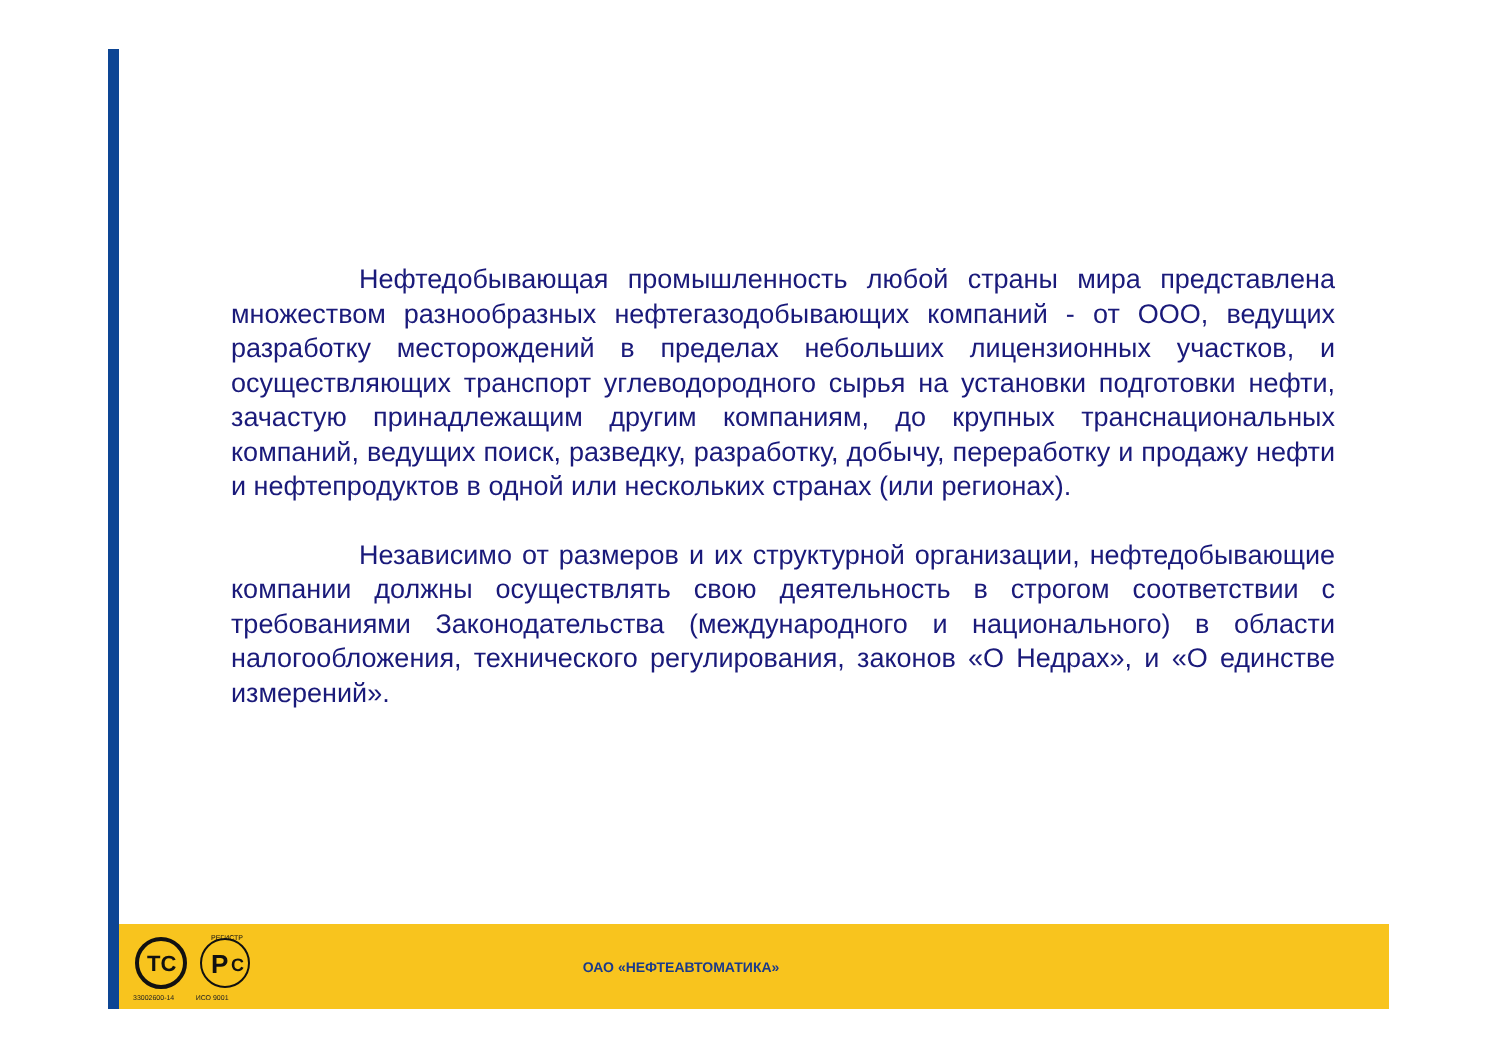Нефтедобывающая промышленность любой страны мира представлена множеством разнообразных нефтегазодобывающих компаний - от ООО, ведущих разработку месторождений в пределах небольших лицензионных участков, и осуществляющих транспорт углеводородного сырья на установки подготовки нефти, зачастую принадлежащим другим компаниям, до крупных транснациональных компаний, ведущих поиск, разведку, разработку, добычу, переработку и продажу нефти и нефтепродуктов в одной или нескольких странах (или регионах).
Независимо от размеров и их структурной организации, нефтедобывающие компании должны осуществлять свою деятельность в строгом соответствии с требованиями Законодательства (международного и национального) в области налогообложения, технического регулирования, законов «О Недрах», и «О единстве измерений».
ТС
Р
С
РЕГИСТР
33002600-14 ИСО 9001
ОАО «НЕФТЕАВТОМАТИКА»